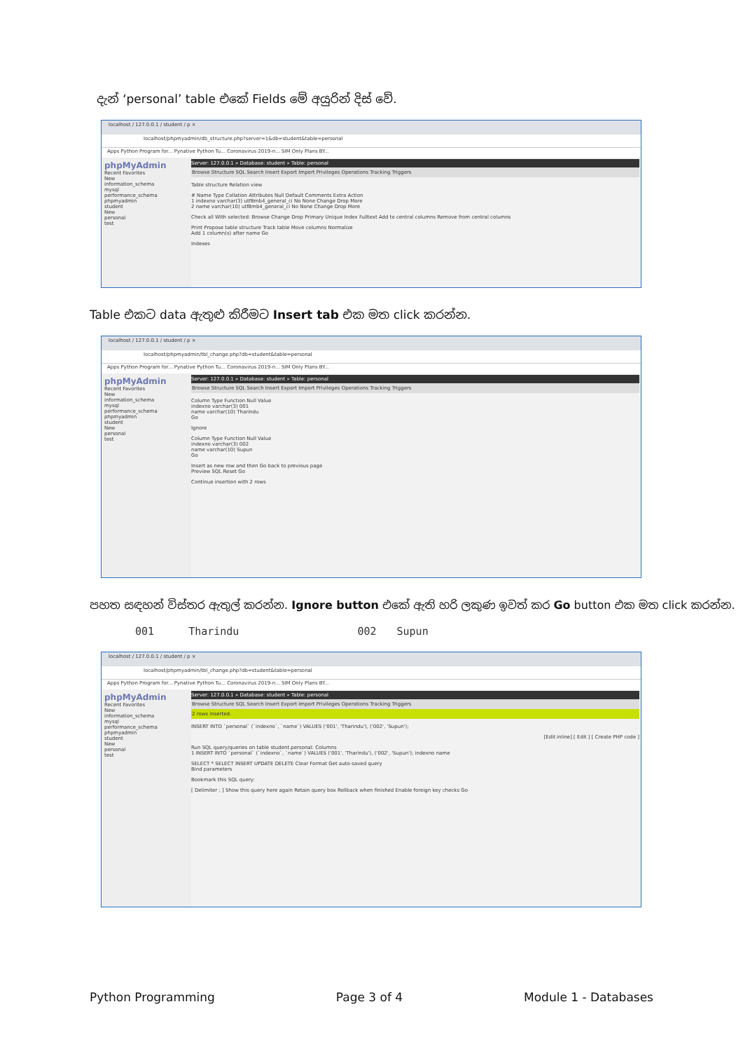දැන් ‘personal’ table එකේ Fields මේ අයුරින් දිස් වේ.
localhost / 127.0.0.1 / student / p ×
localhost/phpmyadmin/db_structure.php?server=1&db=student&table=personal
Apps Python Program for... Pynative Python Tu... Coronavirus 2019-n... SIM Only Plans BY...
phpMyAdmin
Recent Favorites
New
information_schema
mysql
performance_schema
phpmyadmin
student
New
personal
test
Server: 127.0.0.1 » Database: student » Table: personal
Browse Structure SQL Search Insert Export Import Privileges Operations Tracking Triggers
Table structure Relation view
# Name Type Collation Attributes Null Default Comments Extra Action
1 indexno varchar(3) utf8mb4_general_ci No None Change Drop More
2 name varchar(10) utf8mb4_general_ci No None Change Drop More
Check all With selected: Browse Change Drop Primary Unique Index Fulltext Add to central columns Remove from central columns
Print Propose table structure Track table Move columns Normalize
Add 1 column(s) after name Go
Indexes
Table එකට data ඇතුළු කිරීමට Insert tab එක මත click කරන්න.
localhost / 127.0.0.1 / student / p ×
localhost/phpmyadmin/tbl_change.php?db=student&table=personal
Apps Python Program for... Pynative Python Tu... Coronavirus 2019-n... SIM Only Plans BY...
phpMyAdmin
Recent Favorites
New
information_schema
mysql
performance_schema
phpmyadmin
student
New
personal
test
Server: 127.0.0.1 » Database: student » Table: personal
Browse Structure SQL Search Insert Export Import Privileges Operations Tracking Triggers
Column Type Function Null Value
indexno varchar(3) 001
name varchar(10) Tharindu
Go
Ignore
Column Type Function Null Value
indexno varchar(3) 002
name varchar(10) Supun
Go
Insert as new row and then Go back to previous page
Preview SQL Reset Go
Continue insertion with 2 rows
පහත සඳහන් විස්තර ඇතුල් කරන්න. Ignore button එකේ ඇති හරි ලකුණ ඉවත් කර Go button එක මත click කරන්න.
001 Tharindu 002 Supun
localhost / 127.0.0.1 / student / p ×
localhost/phpmyadmin/tbl_change.php?db=student&table=personal
Apps Python Program for... Pynative Python Tu... Coronavirus 2019-n... SIM Only Plans BY...
phpMyAdmin
Recent Favorites
New
information_schema
mysql
performance_schema
phpmyadmin
student
New
personal
test
Server: 127.0.0.1 » Database: student » Table: personal
Browse Structure SQL Search Insert Export Import Privileges Operations Tracking Triggers
2 rows inserted.
INSERT INTO `personal` (`indexno`, `name`) VALUES ('001', 'Tharindu'), ('002', 'Supun');
[Edit inline] [ Edit ] [ Create PHP code ]
Run SQL query/queries on table student.personal: Columns
1 INSERT INTO `personal` (`indexno`, `name`) VALUES ('001', 'Tharindu'), ('002', 'Supun'); indexno name
SELECT * SELECT INSERT UPDATE DELETE Clear Format Get auto-saved query
Bind parameters
Bookmark this SQL query:
[ Delimiter ; ] Show this query here again Retain query box Rollback when finished Enable foreign key checks Go
Python Programming Page 3 of 4 Module 1 - Databases